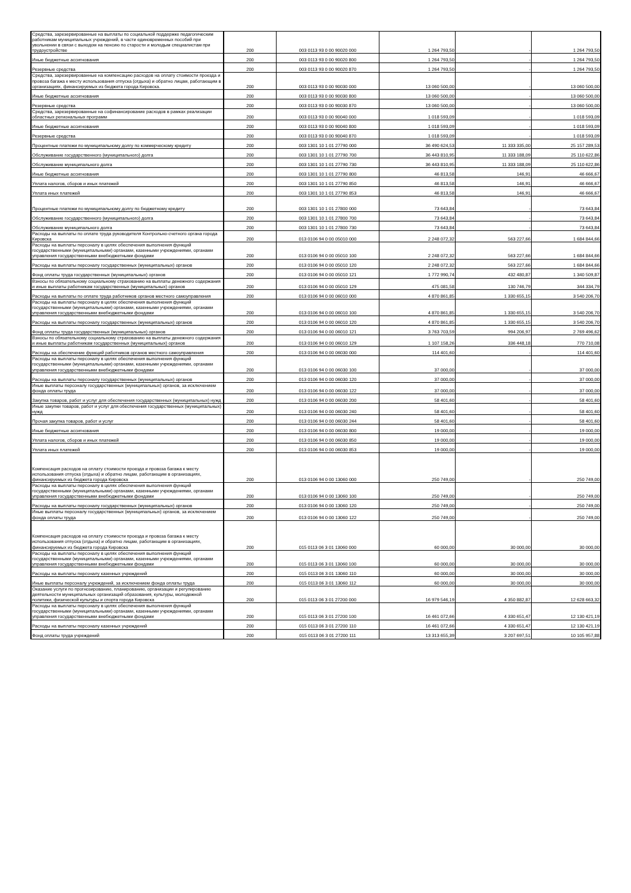| Средства, зарезервированные на выплаты по социальной поддержке педагогическим работникам муниципальных учреждений, в части единовременных пособий при увольнении в связи с выходом на пенсию по старости и молодым специалистам при трудоустройстве | 200 | 003 0113 93 0 00 90020 000 | 1 264 793,50 | - | 1 264 793,50 |
| Иные бюджетные ассигнования | 200 | 003 0113 93 0 00 90020 800 | 1 264 793,50 | - | 1 264 793,50 |
| Резервные средства | 200 | 003 0113 93 0 00 90020 870 | 1 264 793,50 | - | 1 264 793,50 |
| Средства, зарезервированные на компенсацию расходов на оплату стоимости проезда и провоза багажа к месту использования отпуска (отдыха) и обратно лицам, работающим в организациях, финансируемых из бюджета города Кировска. | 200 | 003 0113 93 0 00 90030 000 | 13 060 500,00 | - | 13 060 500,00 |
| Иные бюджетные ассигнования | 200 | 003 0113 93 0 00 90030 800 | 13 060 500,00 | - | 13 060 500,00 |
| Резервные средства | 200 | 003 0113 93 0 00 90030 870 | 13 060 500,00 | - | 13 060 500,00 |
| Средства, зарезервированные на софинансирование расходов в рамках реализации областных региональных программ | 200 | 003 0113 93 0 00 90040 000 | 1 018 593,09 | - | 1 018 593,09 |
| Иные бюджетные ассигнования | 200 | 003 0113 93 0 00 90040 800 | 1 018 593,09 | - | 1 018 593,09 |
| Резервные средства | 200 | 003 0113 93 0 00 90040 870 | 1 018 593,09 | - | 1 018 593,09 |
| Процентные платежи по муниципальному долгу по коммерческому кредиту | 200 | 003 1301 10 1 01 27790 000 | 36 490 624,53 | 11 333 335,00 | 25 157 289,53 |
| Обслуживание государственного (муниципального) долга | 200 | 003 1301 10 1 01 27790 700 | 36 443 810,95 | 11 333 188,09 | 25 110 622,86 |
| Обслуживание муниципального долга | 200 | 003 1301 10 1 01 27790 730 | 36 443 810,95 | 11 333 188,09 | 25 110 622,86 |
| Иные бюджетные ассигнования | 200 | 003 1301 10 1 01 27790 800 | 46 813,58 | 146,91 | 46 666,67 |
| Уплата налогов, сборов и иных платежей | 200 | 003 1301 10 1 01 27790 850 | 46 813,58 | 146,91 | 46 666,67 |
| Уплата иных платежей | 200 | 003 1301 10 1 01 27790 853 | 46 813,58 | 146,91 | 46 666,67 |
| Процентные платежи по муниципальному долгу по бюджетному кредиту | 200 | 003 1301 10 1 01 27800 000 | 73 643,84 | - | 73 643,84 |
| Обслуживание государственного (муниципального) долга | 200 | 003 1301 10 1 01 27800 700 | 73 643,84 | - | 73 643,84 |
| Обслуживание муниципального долга | 200 | 003 1301 10 1 01 27800 730 | 73 643,84 | - | 73 643,84 |
| Расходы на выплаты по оплате труда руководителя Контрольно-счетного органа города Кировска | 200 | 013 0106 94 0 00 05010 000 | 2 248 072,32 | 563 227,66 | 1 684 844,66 |
| Расходы на выплаты персоналу в целях обеспечения выполнения функций государственными (муниципальными) органами, казенными учреждениями, органами управления государственными внебюджетными фондами | 200 | 013 0106 94 0 00 05010 100 | 2 248 072,32 | 563 227,66 | 1 684 844,66 |
| Расходы на выплаты персоналу государственных (муниципальных) органов | 200 | 013 0106 94 0 00 05010 120 | 2 248 072,32 | 563 227,66 | 1 684 844,66 |
| Фонд оплаты труда государственных (муниципальных) органов | 200 | 013 0106 94 0 00 05010 121 | 1 772 990,74 | 432 480,87 | 1 340 509,87 |
| Взносы по обязательному социальному страхованию на выплаты денежного содержания и иные выплаты работникам государственных (муниципальных) органов | 200 | 013 0106 94 0 00 05010 129 | 475 081,58 | 130 746,79 | 344 334,79 |
| Расходы на выплаты по оплате труда работников органов местного самоуправления | 200 | 013 0106 94 0 00 06010 000 | 4 870 861,85 | 1 330 655,15 | 3 540 206,70 |
| Расходы на выплаты персоналу в целях обеспечения выполнения функций государственными (муниципальными) органами, казенными учреждениями, органами управления государственными внебюджетными фондами | 200 | 013 0106 94 0 00 06010 100 | 4 870 861,85 | 1 330 655,15 | 3 540 206,70 |
| Расходы на выплаты персоналу государственных (муниципальных) органов | 200 | 013 0106 94 0 00 06010 120 | 4 870 861,85 | 1 330 655,15 | 3 540 206,70 |
| Фонд оплаты труда государственных (муниципальных) органов | 200 | 013 0106 94 0 00 06010 121 | 3 763 703,59 | 994 206,97 | 2 769 496,62 |
| Взносы по обязательному социальному страхованию на выплаты денежного содержания и иные выплаты работникам государственных (муниципальных) органов | 200 | 013 0106 94 0 00 06010 129 | 1 107 158,26 | 336 448,18 | 770 710,08 |
| Расходы на обеспечение функций работников органов местного самоуправления | 200 | 013 0106 94 0 00 06030 000 | 114 401,60 | - | 114 401,60 |
| Расходы на выплаты персоналу в целях обеспечения выполнения функций государственными (муниципальными) органами, казенными учреждениями, органами управления государственными внебюджетными фондами | 200 | 013 0106 94 0 00 06030 100 | 37 000,00 | - | 37 000,00 |
| Расходы на выплаты персоналу государственных (муниципальных) органов | 200 | 013 0106 94 0 00 06030 120 | 37 000,00 | - | 37 000,00 |
| Иные выплаты персоналу государственных (муниципальных) органов, за исключением фонда оплаты труда | 200 | 013 0106 94 0 00 06030 122 | 37 000,00 | - | 37 000,00 |
| Закупка товаров, работ и услуг для обеспечения государственных (муниципальных) нужд | 200 | 013 0106 94 0 00 06030 200 | 58 401,60 | - | 58 401,60 |
| Иные закупки товаров, работ и услуг для обеспечения государственных (муниципальных) нужд | 200 | 013 0106 94 0 00 06030 240 | 58 401,60 | - | 58 401,60 |
| Прочая закупка товаров, работ и услуг | 200 | 013 0106 94 0 00 06030 244 | 58 401,60 | - | 58 401,60 |
| Иные бюджетные ассигнования | 200 | 013 0106 94 0 00 06030 800 | 19 000,00 | - | 19 000,00 |
| Уплата налогов, сборов и иных платежей | 200 | 013 0106 94 0 00 06030 850 | 19 000,00 | - | 19 000,00 |
| Уплата иных платежей | 200 | 013 0106 94 0 00 06030 853 | 19 000,00 | - | 19 000,00 |
| Компенсация расходов на оплату стоимости проезда и провоза багажа к месту использования отпуска (отдыха) и обратно лицам, работающим в организациях, финансируемых из бюджета города Кировска | 200 | 013 0106 94 0 00 13060 000 | 250 749,00 | - | 250 749,00 |
| Расходы на выплаты персоналу в целях обеспечения выполнения функций государственными (муниципальными) органами, казенными учреждениями, органами управления государственными внебюджетными фондами | 200 | 013 0106 94 0 00 13060 100 | 250 749,00 | - | 250 749,00 |
| Расходы на выплаты персоналу государственных (муниципальных) органов | 200 | 013 0106 94 0 00 13060 120 | 250 749,00 | - | 250 749,00 |
| Иные выплаты персоналу государственных (муниципальных) органов, за исключением фонда оплаты труда | 200 | 013 0106 94 0 00 13060 122 | 250 749,00 | - | 250 749,00 |
| Компенсация расходов на оплату стоимости проезда и провоза багажа к месту использования отпуска (отдыха) и обратно лицам, работающим в организациях, финансируемых из бюджета города Кировска | 200 | 015 0113 06 3 01 13060 000 | 60 000,00 | 30 000,00 | 30 000,00 |
| Расходы на выплаты персоналу в целях обеспечения выполнения функций государственными (муниципальными) органами, казенными учреждениями, органами управления государственными внебюджетными фондами | 200 | 015 0113 06 3 01 13060 100 | 60 000,00 | 30 000,00 | 30 000,00 |
| Расходы на выплаты персоналу казенных учреждений | 200 | 015 0113 06 3 01 13060 110 | 60 000,00 | 30 000,00 | 30 000,00 |
| Иные выплаты персоналу учреждений, за исключением фонда оплаты труда | 200 | 015 0113 06 3 01 13060 112 | 60 000,00 | 30 000,00 | 30 000,00 |
| Оказание услуги по прогнозированию, планированию, организации и регулированию деятельности муниципальных организаций образования, культуры, молодежной политики, физической культуры и спорта города Кировска | 200 | 015 0113 06 3 01 27200 000 | 16 979 546,19 | 4 350 882,87 | 12 628 663,32 |
| Расходы на выплаты персоналу в целях обеспечения выполнения функций государственными (муниципальными) органами, казенными учреждениями, органами управления государственными внебюджетными фондами | 200 | 015 0113 06 3 01 27200 100 | 16 461 072,66 | 4 330 651,47 | 12 130 421,19 |
| Расходы на выплаты персоналу казенных учреждений | 200 | 015 0113 06 3 01 27200 110 | 16 461 072,66 | 4 330 651,47 | 12 130 421,19 |
| Фонд оплаты труда учреждений | 200 | 015 0113 06 3 01 27200 111 | 13 313 655,39 | 3 207 697,51 | 10 105 957,88 |